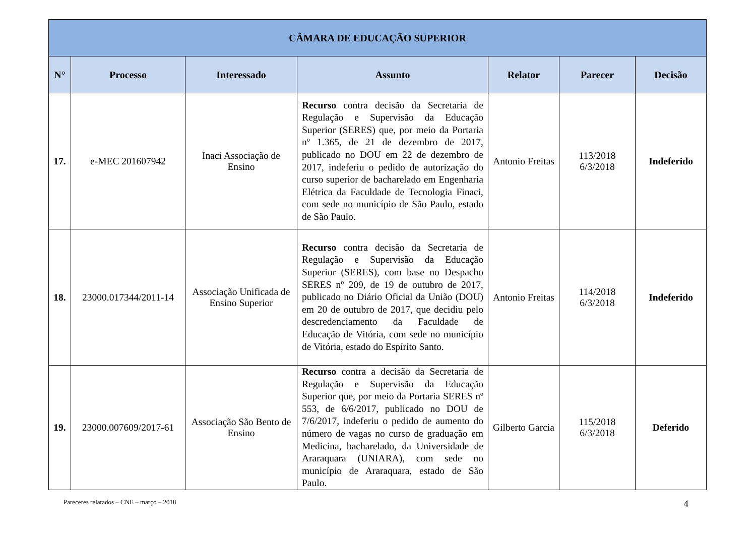| CÂMARA DE EDUCAÇÃO SUPERIOR | | | | | | |
| --- | --- | --- | --- | --- | --- | --- |
| N° | Processo | Interessado | Assunto | Relator | Parecer | Decisão |
| 17. | e-MEC 201607942 | Inaci Associação de Ensino | Recurso contra decisão da Secretaria de Regulação e Supervisão da Educação Superior (SERES) que, por meio da Portaria nº 1.365, de 21 de dezembro de 2017, publicado no DOU em 22 de dezembro de 2017, indeferiu o pedido de autorização do curso superior de bacharelado em Engenharia Elétrica da Faculdade de Tecnologia Finaci, com sede no município de São Paulo, estado de São Paulo. | Antonio Freitas | 113/2018 6/3/2018 | Indeferido |
| 18. | 23000.017344/2011-14 | Associação Unificada de Ensino Superior | Recurso contra decisão da Secretaria de Regulação e Supervisão da Educação Superior (SERES), com base no Despacho SERES nº 209, de 19 de outubro de 2017, publicado no Diário Oficial da União (DOU) em 20 de outubro de 2017, que decidiu pelo descredenciamento da Faculdade de Educação de Vitória, com sede no município de Vitória, estado do Espírito Santo. | Antonio Freitas | 114/2018 6/3/2018 | Indeferido |
| 19. | 23000.007609/2017-61 | Associação São Bento de Ensino | Recurso contra a decisão da Secretaria de Regulação e Supervisão da Educação Superior que, por meio da Portaria SERES nº 553, de 6/6/2017, publicado no DOU de 7/6/2017, indeferiu o pedido de aumento do número de vagas no curso de graduação em Medicina, bacharelado, da Universidade de Araraquara (UNIARA), com sede no município de Araraquara, estado de São Paulo. | Gilberto Garcia | 115/2018 6/3/2018 | Deferido |
Pareceres relatados – CNE – março – 2018 4